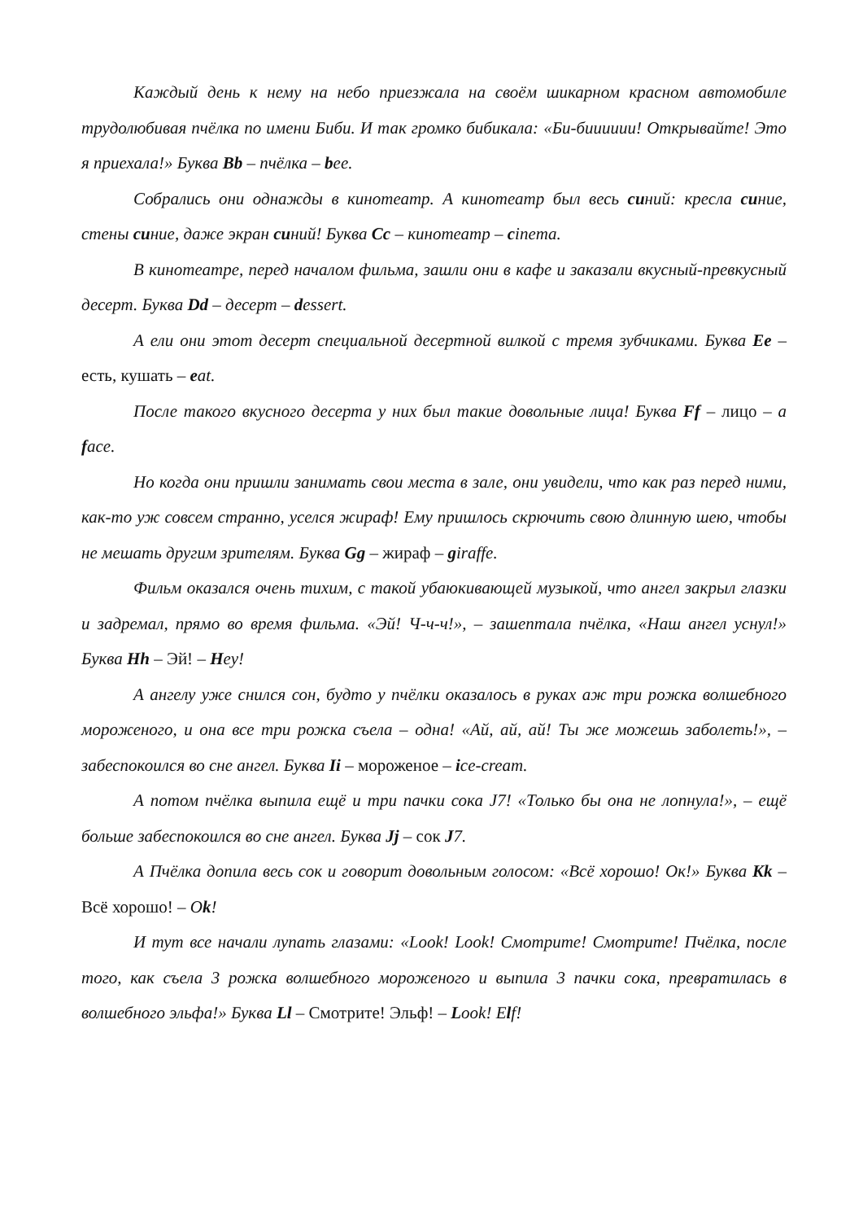Каждый день к нему на небо приезжала на своём шикарном красном автомобиле трудолюбивая пчёлка по имени Биби. И так громко бибикала: «Би-бииииии! Открывайте! Это я приехала!» Буква Bb – пчёлка – bee.
Собрались они однажды в кинотеатр. А кинотеатр был весь синий: кресла синие, стены синие, даже экран синий! Буква Cc – кинотеатр – cinema.
В кинотеатре, перед началом фильма, зашли они в кафе и заказали вкусный-превкусный десерт. Буква Dd – десерт – dessert.
А ели они этот десерт специальной десертной вилкой с тремя зубчиками. Буква Ee – есть, кушать – eat.
После такого вкусного десерта у них был такие довольные лица! Буква Ff – лицо – a face.
Но когда они пришли занимать свои места в зале, они увидели, что как раз перед ними, как-то уж совсем странно, уселся жираф! Ему пришлось скрючить свою длинную шею, чтобы не мешать другим зрителям. Буква Gg – жираф – giraffe.
Фильм оказался очень тихим, с такой убаюкивающей музыкой, что ангел закрыл глазки и задремал, прямо во время фильма. «Эй! Ч-ч-ч!», – зашептала пчёлка, «Наш ангел уснул!» Буква Hh – Эй! – Hey!
А ангелу уже снился сон, будто у пчёлки оказалось в руках аж три рожка волшебного мороженого, и она все три рожка съела – одна! «Ай, ай, ай! Ты же можешь заболеть!», – забеспокоился во сне ангел. Буква Ii – мороженое – ice-cream.
А потом пчёлка выпила ещё и три пачки сока J7! «Только бы она не лопнула!», – ещё больше забеспокоился во сне ангел. Буква Jj – сок J7.
А Пчёлка допила весь сок и говорит довольным голосом: «Всё хорошо! Ок!» Буква Kk – Всё хорошо! – Ok!
И тут все начали лупать глазами: «Look! Look! Смотрите! Смотрите! Пчёлка, после того, как съела 3 рожка волшебного мороженого и выпила 3 пачки сока, превратилась в волшебного эльфа!» Буква Ll – Смотрите! Эльф! – Look! Elf!